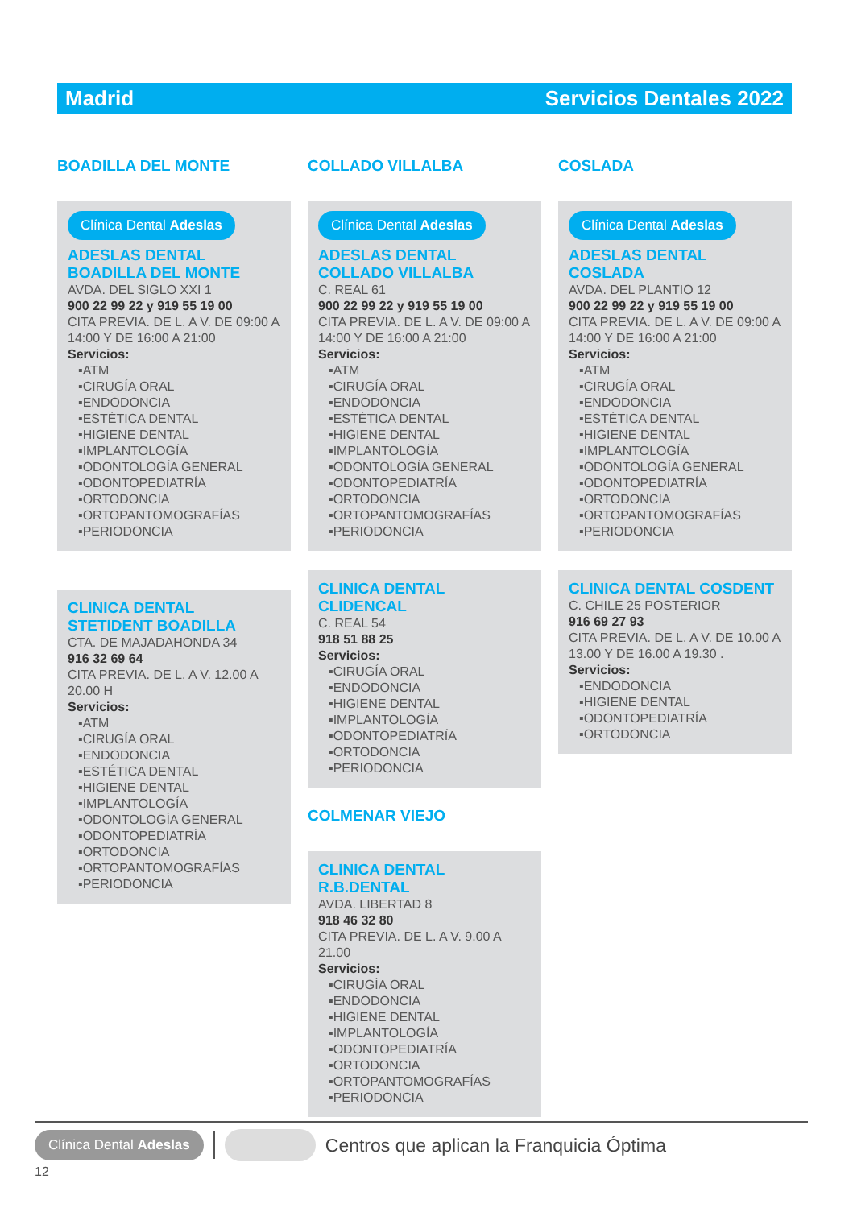Madrid Servicios Dentales 2022
BOADILLA DEL MONTE
Clínica Dental Adeslas
ADESLAS DENTAL BOADILLA DEL MONTE
AVDA. DEL SIGLO XXI 1
900 22 99 22 y 919 55 19 00
CITA PREVIA. DE L. A V. DE 09:00 A 14:00 Y DE 16:00 A 21:00
Servicios:
▪ATM
▪CIRUGÍA ORAL
▪ENDODONCIA
▪ESTÉTICA DENTAL
▪HIGIENE DENTAL
▪IMPLANTOLOGÍA
▪ODONTOLOGÍA GENERAL
▪ODONTOPEDIATRÍA
▪ORTODONCIA
▪ORTOPANTOMOGRAFÍAS
▪PERIODONCIA
CLINICA DENTAL STETIDENT BOADILLA
CTA. DE MAJADAHONDA 34
916 32 69 64
CITA PREVIA. DE L. A V. 12.00 A 20.00 H
Servicios:
▪ATM
▪CIRUGÍA ORAL
▪ENDODONCIA
▪ESTÉTICA DENTAL
▪HIGIENE DENTAL
▪IMPLANTOLOGÍA
▪ODONTOLOGÍA GENERAL
▪ODONTOPEDIATRÍA
▪ORTODONCIA
▪ORTOPANTOMOGRAFÍAS
▪PERIODONCIA
COLLADO VILLALBA
Clínica Dental Adeslas
ADESLAS DENTAL COLLADO VILLALBA
C. REAL 61
900 22 99 22 y 919 55 19 00
CITA PREVIA. DE L. A V. DE 09:00 A 14:00 Y DE 16:00 A 21:00
Servicios:
▪ATM
▪CIRUGÍA ORAL
▪ENDODONCIA
▪ESTÉTICA DENTAL
▪HIGIENE DENTAL
▪IMPLANTOLOGÍA
▪ODONTOLOGÍA GENERAL
▪ODONTOPEDIATRÍA
▪ORTODONCIA
▪ORTOPANTOMOGRAFÍAS
▪PERIODONCIA
CLINICA DENTAL CLIDENCAL
C. REAL 54
918 51 88 25
Servicios:
▪CIRUGÍA ORAL
▪ENDODONCIA
▪HIGIENE DENTAL
▪IMPLANTOLOGÍA
▪ODONTOPEDIATRÍA
▪ORTODONCIA
▪PERIODONCIA
COLMENAR VIEJO
CLINICA DENTAL R.B.DENTAL
AVDA. LIBERTAD 8
918 46 32 80
CITA PREVIA. DE L. A V. 9.00 A 21.00
Servicios:
▪CIRUGÍA ORAL
▪ENDODONCIA
▪HIGIENE DENTAL
▪IMPLANTOLOGÍA
▪ODONTOPEDIATRÍA
▪ORTODONCIA
▪ORTOPANTOMOGRAFÍAS
▪PERIODONCIA
COSLADA
Clínica Dental Adeslas
ADESLAS DENTAL COSLADA
AVDA. DEL PLANTIO 12
900 22 99 22 y 919 55 19 00
CITA PREVIA. DE L. A V. DE 09:00 A 14:00 Y DE 16:00 A 21:00
Servicios:
▪ATM
▪CIRUGÍA ORAL
▪ENDODONCIA
▪ESTÉTICA DENTAL
▪HIGIENE DENTAL
▪IMPLANTOLOGÍA
▪ODONTOLOGÍA GENERAL
▪ODONTOPEDIATRÍA
▪ORTODONCIA
▪ORTOPANTOMOGRAFÍAS
▪PERIODONCIA
CLINICA DENTAL COSDENT
C. CHILE 25 POSTERIOR
916 69 27 93
CITA PREVIA. DE L. A V. DE 10.00 A 13.00 Y DE 16.00 A 19.30 .
Servicios:
▪ENDODONCIA
▪HIGIENE DENTAL
▪ODONTOPEDIATRÍA
▪ORTODONCIA
Clínica Dental Adeslas Centros que aplican la Franquicia Óptima
12